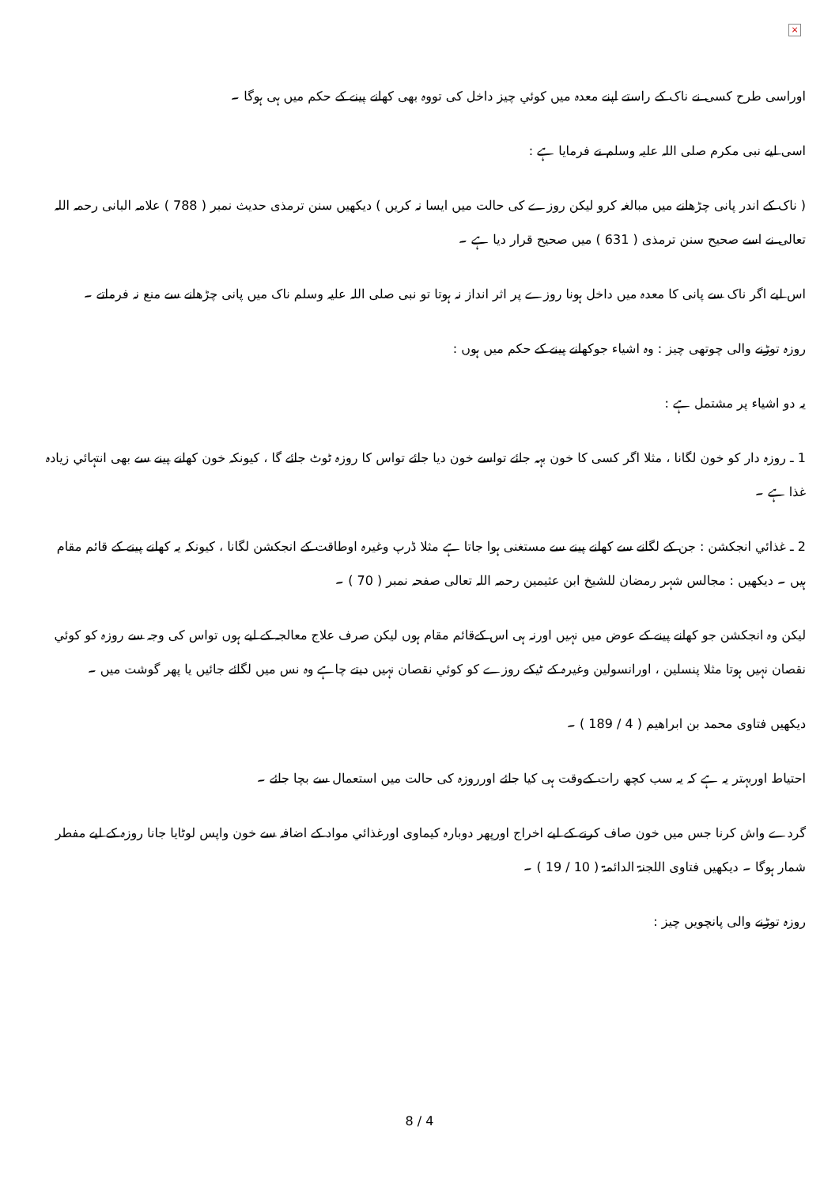×
اوراسی طرح کسی نے ناک کے راستے اپنے معدہ میں کوئي چیز داخل کی تووہ بھی کھانے پینے کے حکم میں ہی ہوگا ۔
اسی لیے نبی مکرم صلی اللہ علیہ وسلم نے فرمایا ہے :
( ناک کے اندر پانی چڑھانے میں مبالغہ کرو لیکن روزے کی حالت میں ایسا نہ کریں ) دیکھیں سنن ترمذی حدیث نمبر ( 788 ) علامہ البانی رحمہ اللہ تعالی نے اسے صحیح سنن ترمذی ( 631 ) میں صحیح قرار دیا ہے ۔
اس لیے اگر ناک سے پانی کا معدہ میں داخل ہونا روزے پر اثر انداز نہ ہوتا تو نبی صلی اللہ علیہ وسلم ناک میں پانی چڑھانے سے منع نہ فرماتے ۔
روزہ توڑنے والی چوتھی چیز : وہ اشیاء جوکھانے پینے کے حکم میں ہوں :
یہ دو اشیاء پر مشتمل ہے :
1 ـ روزہ دار کو خون لگانا ، مثلا اگر کسی کا خون بہہ جائے تواسے خون دیا جائے تواس کا روزہ ٹوٹ جائے گا ، کیونکہ خون کھانے پینے سے بھی انتہائي زیادہ غذا ہے ۔
2 ـ غذائي انجکشن : جن کے لگانے سے کھانے پینے سے مستغنی ہوا جاتا ہے مثلا ڈرپ وغیرہ اوطاقت کے انجکشن لگانا ، کیونکہ یہ کھانے پینے کے قائم مقام ہیں ۔ دیکھیں : مجالس شہر رمضان للشیخ ابن عثیمین رحمہ اللہ تعالی صفحہ نمبر ( 70 ) ۔
لیکن وہ انجکشن جو کھانے پینے کے عوض میں نہیں اورنہ ہی اس کےقائم مقام ہوں لیکن صرف علاج معالجہ کے لیے ہوں تواس کی وجہ سے روزہ کو کوئي نقصان نہیں ہوتا مثلا پنسلین ، اورانسولین وغیرہ کے ٹیکے روزے کو کوئي نقصان نہیں دیتے چاہے وہ نس میں لگائے جائیں یا پھر گوشت میں ۔
دیکھیں فتاوی محمد بن ابراھیم ( 4 / 189 ) ۔
احتیاط اوربہتر یہ ہے کہ یہ سب کچھ رات کےوقت ہی کیا جائے اورروزہ کی حالت میں استعمال سے بچا جائے ۔
گردے واش کرنا جس میں خون صاف کرنے کے لیے اخراج اورپھر دوبارہ کیماوی اورغذائي مواد کے اضافہ سے خون واپس لوٹایا جانا روزہ کے لیے مفطر شمار ہوگا ۔ دیکھیں فتاوی اللجنۃ الدائمۃ ( 10 / 19 ) ۔
روزہ توڑنے والی پانچویں چیز :
8 / 4